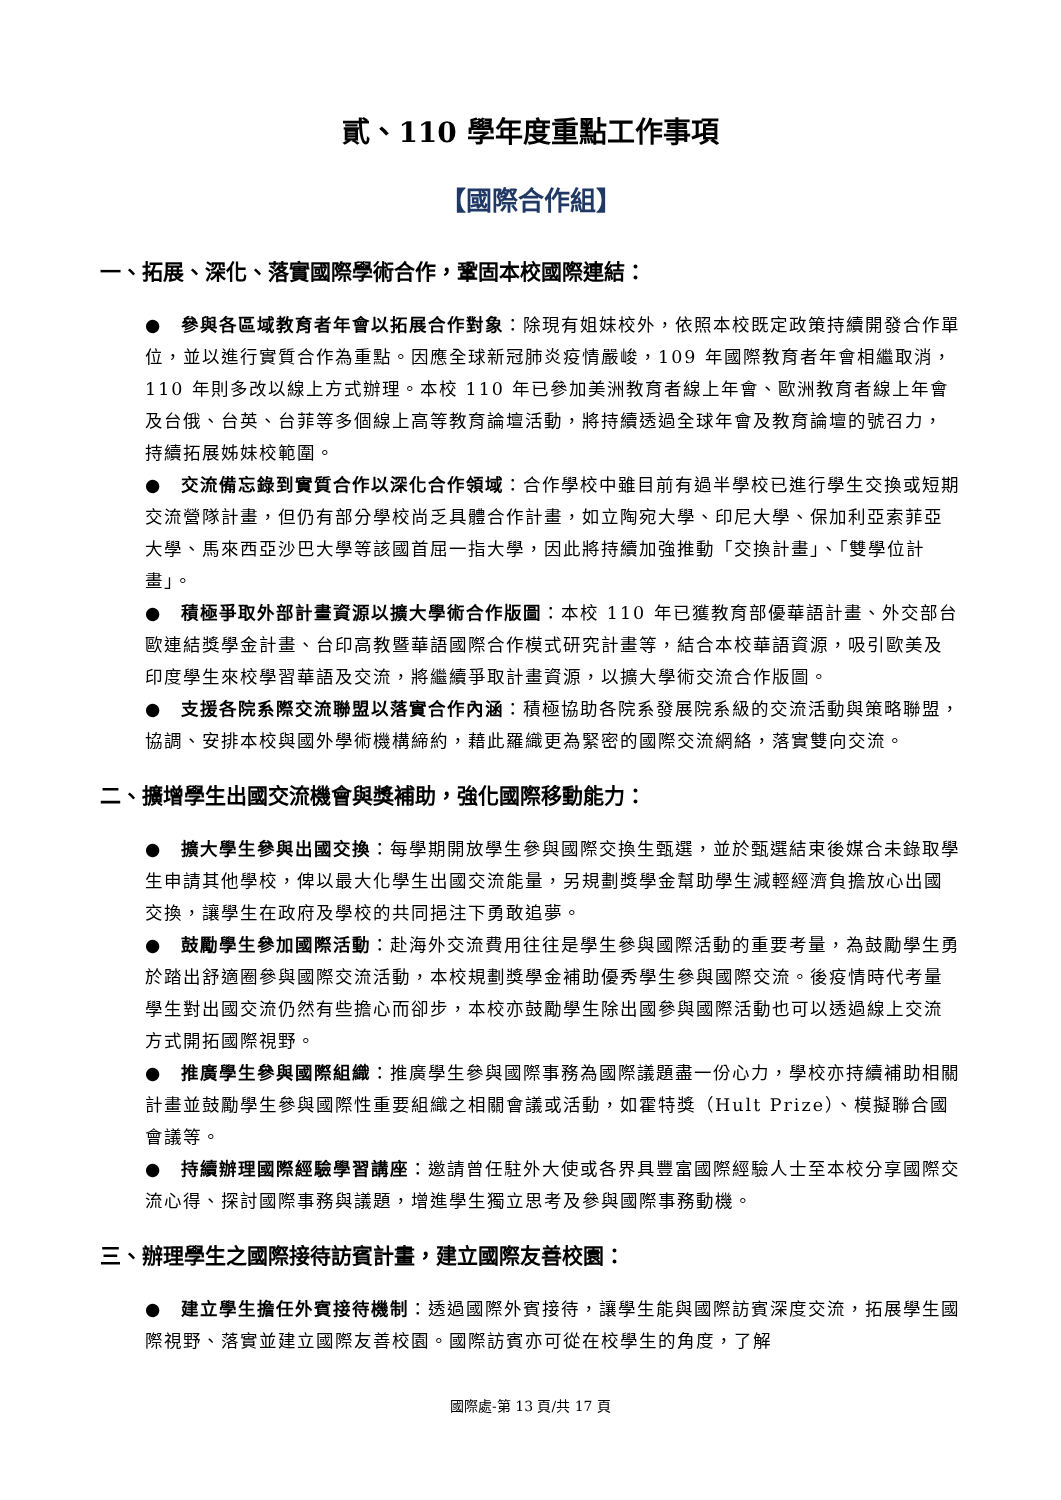貳、110 學年度重點工作事項
【國際合作組】
一、拓展、深化、落實國際學術合作，鞏固本校國際連結：
●　參與各區域教育者年會以拓展合作對象：除現有姐妹校外，依照本校既定政策持續開發合作單位，並以進行實質合作為重點。因應全球新冠肺炎疫情嚴峻，109 年國際教育者年會相繼取消，110 年則多改以線上方式辦理。本校 110 年已參加美洲教育者線上年會、歐洲教育者線上年會及台俄、台英、台菲等多個線上高等教育論壇活動，將持續透過全球年會及教育論壇的號召力，持續拓展姊妹校範圍。
●　交流備忘錄到實質合作以深化合作領域：合作學校中雖目前有過半學校已進行學生交換或短期交流營隊計畫，但仍有部分學校尚乏具體合作計畫，如立陶宛大學、印尼大學、保加利亞索菲亞大學、馬來西亞沙巴大學等該國首屈一指大學，因此將持續加強推動「交換計畫」、「雙學位計畫」。
●　積極爭取外部計畫資源以擴大學術合作版圖：本校 110 年已獲教育部優華語計畫、外交部台歐連結獎學金計畫、台印高教暨華語國際合作模式研究計畫等，結合本校華語資源，吸引歐美及印度學生來校學習華語及交流，將繼續爭取計畫資源，以擴大學術交流合作版圖。
●　支援各院系際交流聯盟以落實合作內涵：積極協助各院系發展院系級的交流活動與策略聯盟，協調、安排本校與國外學術機構締約，藉此羅織更為緊密的國際交流網絡，落實雙向交流。
二、擴增學生出國交流機會與獎補助，強化國際移動能力：
●　擴大學生參與出國交換：每學期開放學生參與國際交換生甄選，並於甄選結束後媒合未錄取學生申請其他學校，俾以最大化學生出國交流能量，另規劃獎學金幫助學生減輕經濟負擔放心出國交換，讓學生在政府及學校的共同挹注下勇敢追夢。
●　鼓勵學生參加國際活動：赴海外交流費用往往是學生參與國際活動的重要考量，為鼓勵學生勇於踏出舒適圈參與國際交流活動，本校規劃獎學金補助優秀學生參與國際交流。後疫情時代考量學生對出國交流仍然有些擔心而卻步，本校亦鼓勵學生除出國參與國際活動也可以透過線上交流方式開拓國際視野。
●　推廣學生參與國際組織：推廣學生參與國際事務為國際議題盡一份心力，學校亦持續補助相關計畫並鼓勵學生參與國際性重要組織之相關會議或活動，如霍特獎（Hult Prize）、模擬聯合國會議等。
●　持續辦理國際經驗學習講座：邀請曾任駐外大使或各界具豐富國際經驗人士至本校分享國際交流心得、探討國際事務與議題，增進學生獨立思考及參與國際事務動機。
三、辦理學生之國際接待訪賓計畫，建立國際友善校園：
●　建立學生擔任外賓接待機制：透過國際外賓接待，讓學生能與國際訪賓深度交流，拓展學生國際視野、落實並建立國際友善校園。國際訪賓亦可從在校學生的角度，了解
國際處-第 13 頁/共 17 頁